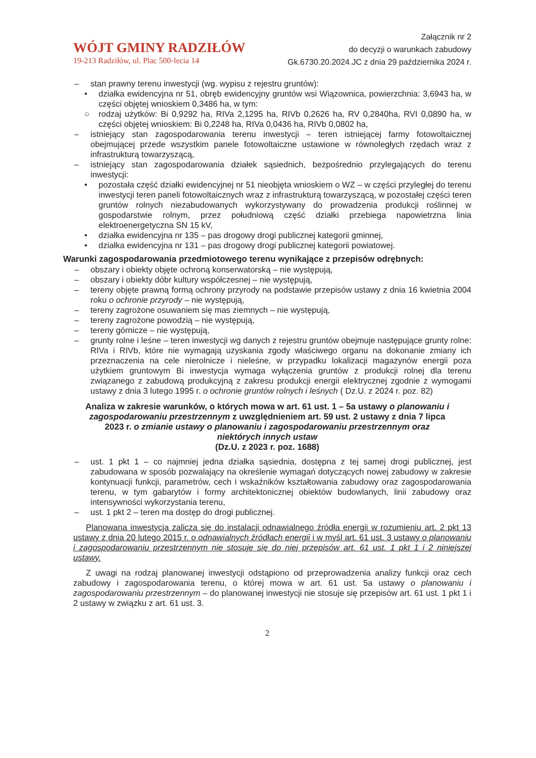WÓJT GMINY RADZIŁÓW
19-213 Radziłów, ul. Plac 500-lecia 14
Załącznik nr 2
do decyzji o warunkach zabudowy
Gk.6730.20.2024.JC z dnia 29 października 2024 r.
– stan prawny terenu inwestycji (wg. wypisu z rejestru gruntów):
• działka ewidencyjna nr 51, obręb ewidencyjny gruntów wsi Wiązownica, powierzchnia: 3,6943 ha, w części objętej wnioskiem 0,3486 ha, w tym:
○ rodzaj użytków: Bi 0,9292 ha, RIVa 2,1295 ha, RIVb 0,2626 ha, RV 0,2840ha, RVI 0,0890 ha, w części objętej wnioskiem: Bi 0,2248 ha, RIVa 0,0436 ha, RIVb 0,0802 ha,
– istniejący stan zagospodarowania terenu inwestycji – teren istniejącej farmy fotowoltaicznej obejmującej przede wszystkim panele fotowoltaiczne ustawione w równoległych rzędach wraz z infrastrukturą towarzyszącą,
– istniejący stan zagospodarowania działek sąsiednich, bezpośrednio przylegających do terenu inwestycji:
• pozostała część działki ewidencyjnej nr 51 nieobjęta wnioskiem o WZ – w części przyległej do terenu inwestycji teren paneli fotowoltaicznych wraz z infrastrukturą towarzyszącą, w pozostałej części teren gruntów rolnych niezabudowanych wykorzystywany do prowadzenia produkcji roślinnej w gospodarstwie rolnym, przez południową część działki przebiega napowietrzna linia elektroenergetyczna SN 15 kV,
• działka ewidencyjna nr 135 – pas drogowy drogi publicznej kategorii gminnej,
• działka ewidencyjna nr 131 – pas drogowy drogi publicznej kategorii powiatowej.
Warunki zagospodarowania przedmiotowego terenu wynikające z przepisów odrębnych:
– obszary i obiekty objęte ochroną konserwatorską – nie występują,
– obszary i obiekty dóbr kultury współczesnej – nie występują,
– tereny objęte prawną formą ochrony przyrody na podstawie przepisów ustawy z dnia 16 kwietnia 2004 roku o ochronie przyrody – nie występują,
– tereny zagrożone osuwaniem się mas ziemnych – nie występują,
– tereny zagrożone powodzią – nie występują,
– tereny górnicze – nie występują,
– grunty rolne i leśne – teren inwestycji wg danych z rejestru gruntów obejmuje następujące grunty rolne: RIVa i RIVb, które nie wymagają uzyskania zgody właściwego organu na dokonanie zmiany ich przeznaczenia na cele nierolnicze i nieleśne, w przypadku lokalizacji magazynów energii poza użytkiem gruntowym Bi inwestycja wymaga wyłączenia gruntów z produkcji rolnej dla terenu związanego z zabudową produkcyjną z zakresu produkcji energii elektrycznej zgodnie z wymogami ustawy z dnia 3 lutego 1995 r. o ochronie gruntów rolnych i leśnych ( Dz.U. z 2024 r. poz. 82)
Analiza w zakresie warunków, o których mowa w art. 61 ust. 1 – 5a ustawy o planowaniu i zagospodarowaniu przestrzennym z uwzględnieniem art. 59 ust. 2 ustawy z dnia 7 lipca 2023 r. o zmianie ustawy o planowaniu i zagospodarowaniu przestrzennym oraz niektórych innych ustaw
(Dz.U. z 2023 r. poz. 1688)
– ust. 1 pkt 1 – co najmniej jedna działka sąsiednia, dostępna z tej samej drogi publicznej, jest zabudowana w sposób pozwalający na określenie wymagań dotyczących nowej zabudowy w zakresie kontynuacji funkcji, parametrów, cech i wskaźników kształtowania zabudowy oraz zagospodarowania terenu, w tym gabarytów i formy architektonicznej obiektów budowlanych, linii zabudowy oraz intensywności wykorzystania terenu,
– ust. 1 pkt 2 – teren ma dostęp do drogi publicznej.
Planowana inwestycja zalicza się do instalacji odnawialnego źródła energii w rozumieniu art. 2 pkt 13 ustawy z dnia 20 lutego 2015 r. o odnawialnych źródłach energii i w myśl art. 61 ust. 3 ustawy o planowaniu i zagospodarowaniu przestrzennym nie stosuje się do niej przepisów art. 61 ust. 1 pkt 1 i 2 niniejszej ustawy.
Z uwagi na rodzaj planowanej inwestycji odstąpiono od przeprowadzenia analizy funkcji oraz cech zabudowy i zagospodarowania terenu, o której mowa w art. 61 ust. 5a ustawy o planowaniu i zagospodarowaniu przestrzennym – do planowanej inwestycji nie stosuje się przepisów art. 61 ust. 1 pkt 1 i 2 ustawy w związku z art. 61 ust. 3.
2